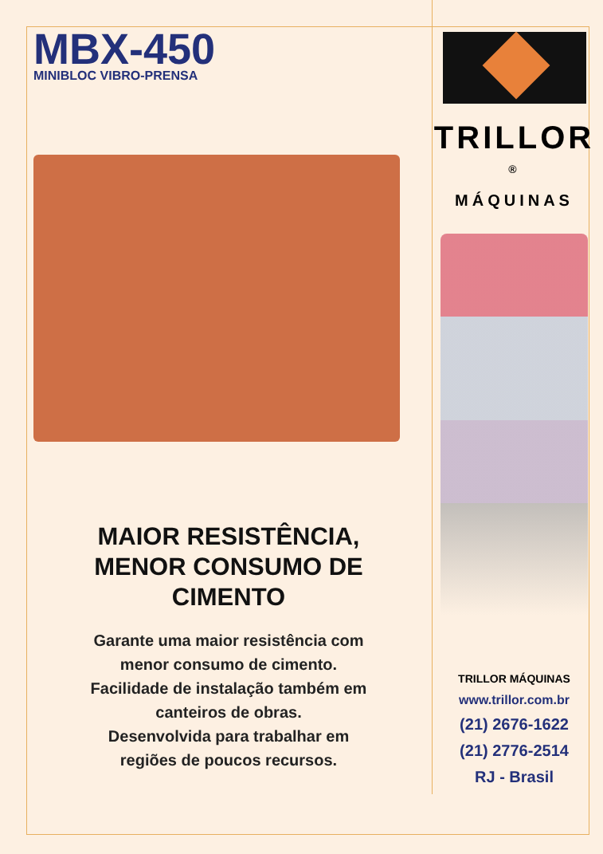MBX-450
MINIBLOC VIBRO-PRENSA
MAIOR RESISTÊNCIA,
MENOR CONSUMO DE
CIMENTO
Garante uma maior resistência com
menor consumo de cimento.
Facilidade de instalação também em
canteiros de obras.
Desenvolvida para trabalhar em
regiões de poucos recursos.
TRILLOR <sup>®</sup>
MÁQUINAS
TRILLOR MÁQUINAS
www.trillor.com.br
(21) 2676-1622
(21) 2776-2514
RJ - Brasil